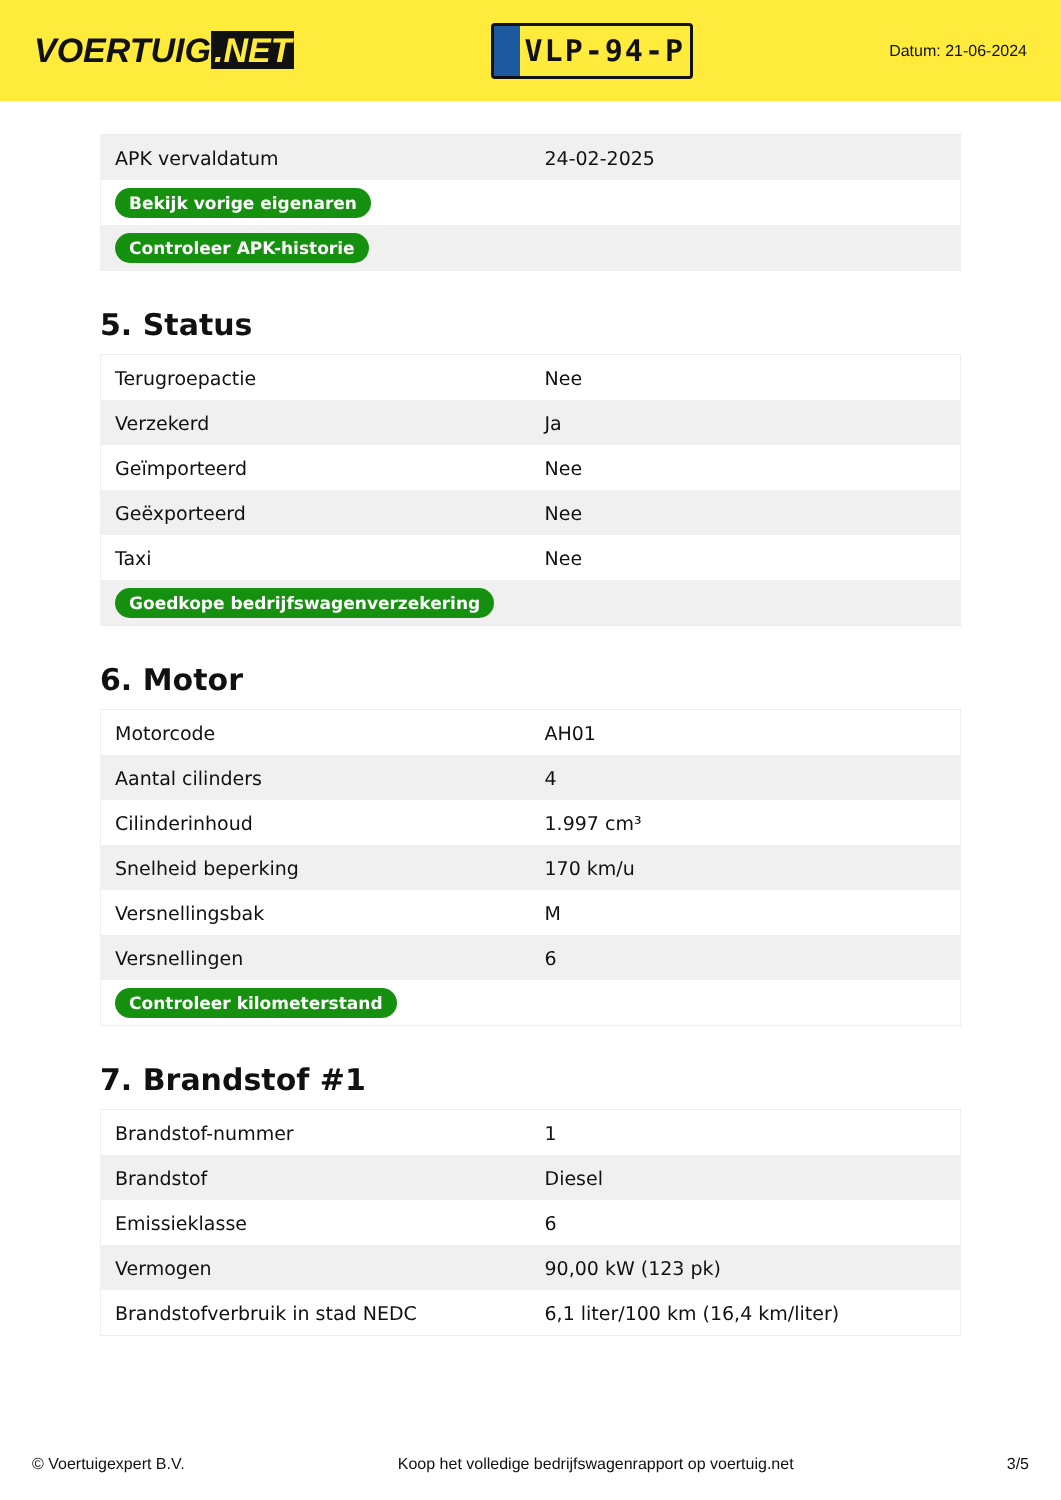VOERTUIG.NET
VLP-94-P
Datum: 21-06-2024
| APK vervaldatum | 24-02-2025 |
| Bekijk vorige eigenaren | |
| Controleer APK-historie | |
5. Status
| Terugroepactie | Nee |
| Verzekerd | Ja |
| Geïmporteerd | Nee |
| Geëxporteerd | Nee |
| Taxi | Nee |
| Goedkope bedrijfswagenverzekering | |
6. Motor
| Motorcode | AH01 |
| Aantal cilinders | 4 |
| Cilinderinhoud | 1.997 cm³ |
| Snelheid beperking | 170 km/u |
| Versnellingsbak | M |
| Versnellingen | 6 |
| Controleer kilometerstand | |
7. Brandstof #1
| Brandstof-nummer | 1 |
| Brandstof | Diesel |
| Emissieklasse | 6 |
| Vermogen | 90,00 kW (123 pk) |
| Brandstofverbruik in stad NEDC | 6,1 liter/100 km (16,4 km/liter) |
© Voertuigexpert B.V. Koop het volledige bedrijfswagenrapport op voertuig.net 3/5